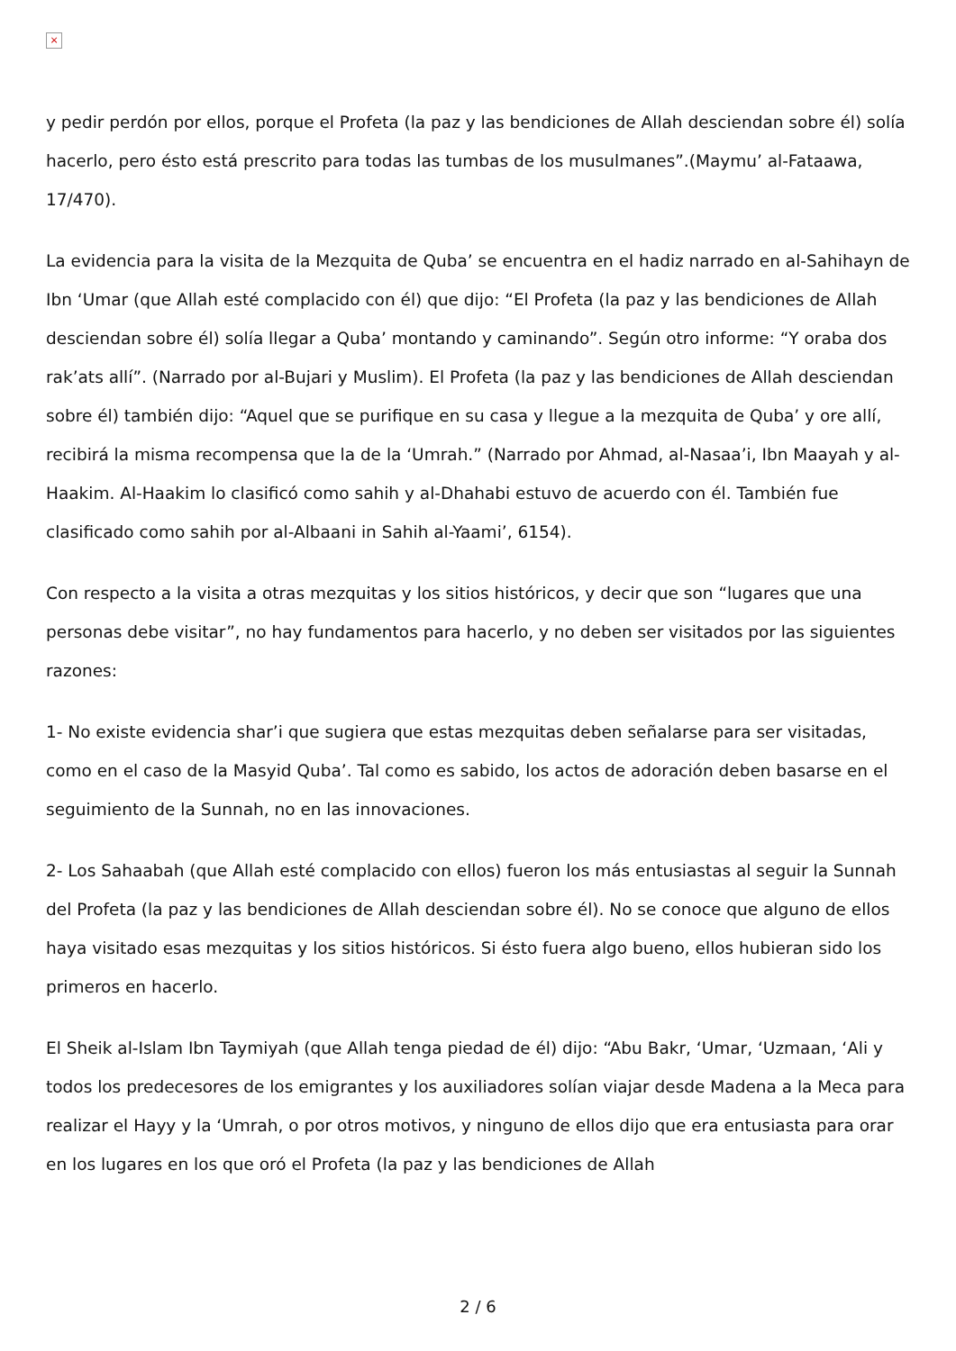×
y pedir perdón por ellos, porque el Profeta (la paz y las bendiciones de Allah desciendan sobre él) solía hacerlo, pero ésto está prescrito para todas las tumbas de los musulmanes”.(Maymu’ al-Fataawa, 17/470).
La evidencia para la visita de la Mezquita de Quba’ se encuentra en el hadiz narrado en al-Sahihayn de Ibn ‘Umar (que Allah esté complacido con él) que dijo: “El Profeta (la paz y las bendiciones de Allah desciendan sobre él) solía llegar a Quba’ montando y caminando”. Según otro informe: “Y oraba dos rak’ats allí”. (Narrado por al-Bujari y Muslim). El Profeta (la paz y las bendiciones de Allah desciendan sobre él) también dijo: “Aquel que se purifique en su casa y llegue a la mezquita de Quba’ y ore allí, recibirá la misma recompensa que la de la ‘Umrah.” (Narrado por Ahmad, al-Nasaa’i, Ibn Maayah y al-Haakim. Al-Haakim lo clasificó como sahih y al-Dhahabi estuvo de acuerdo con él. También fue clasificado como sahih por al-Albaani in Sahih al-Yaami’, 6154).
Con respecto a la visita a otras mezquitas y los sitios históricos, y decir que son “lugares que una personas debe visitar”, no hay fundamentos para hacerlo, y no deben ser visitados por las siguientes razones:
1- No existe evidencia shar’i que sugiera que estas mezquitas deben señalarse para ser visitadas, como en el caso de la Masyid Quba’. Tal como es sabido, los actos de adoración deben basarse en el seguimiento de la Sunnah, no en las innovaciones.
2- Los Sahaabah (que Allah esté complacido con ellos) fueron los más entusiastas al seguir la Sunnah del Profeta (la paz y las bendiciones de Allah desciendan sobre él). No se conoce que alguno de ellos haya visitado esas mezquitas y los sitios históricos. Si ésto fuera algo bueno, ellos hubieran sido los primeros en hacerlo.
El Sheik al-Islam Ibn Taymiyah (que Allah tenga piedad de él) dijo: “Abu Bakr, ‘Umar, ‘Uzmaan, ‘Ali y todos los predecesores de los emigrantes y los auxiliadores solían viajar desde Madena a la Meca para realizar el Hayy y la ‘Umrah, o por otros motivos, y ninguno de ellos dijo que era entusiasta para orar en los lugares en los que oró el Profeta (la paz y las bendiciones de Allah
2 / 6